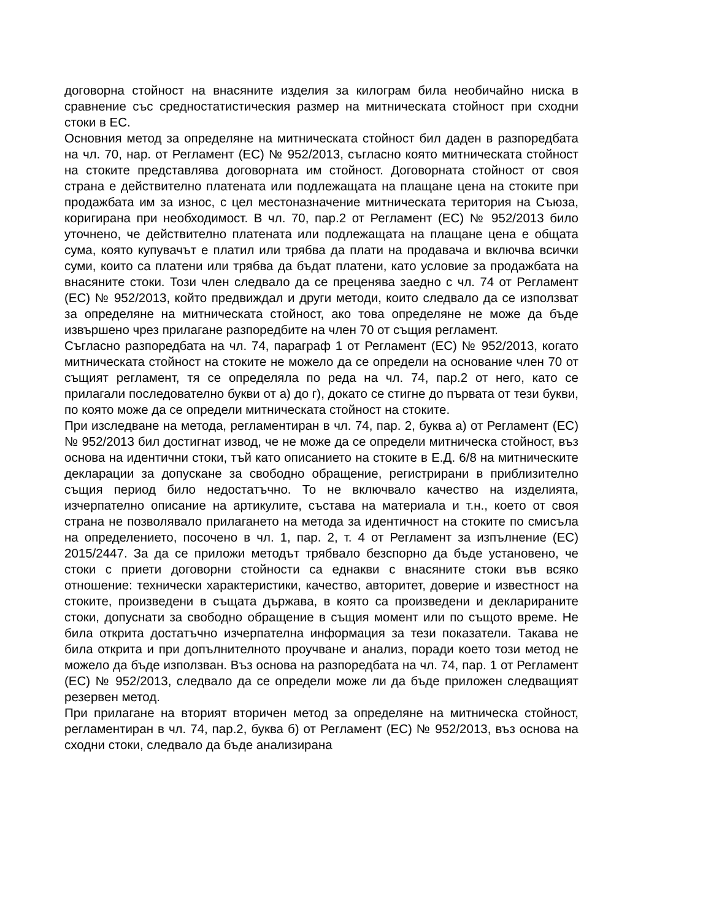договорна стойност на внасяните изделия за килограм била необичайно ниска в сравнение със средностатистическия размер на митническата стойност при сходни стоки в ЕС.
Основния метод за определяне на митническата стойност бил даден в разпоредбата на чл. 70, нар. от Регламент (ЕС) № 952/2013, съгласно която митническата стойност на стоките представлява договорната им стойност. Договорната стойност от своя страна е действително платената или подлежащата на плащане цена на стоките при продажбата им за износ, с цел местоназначение митническата територия на Съюза, коригирана при необходимост. В чл. 70, пар.2 от Регламент (ЕС) № 952/2013 било уточнено, че действително платената или подлежащата на плащане цена е общата сума, която купувачът е платил или трябва да плати на продавача и включва всички суми, които са платени или трябва да бъдат платени, като условие за продажбата на внасяните стоки. Този член следвало да се преценява заедно с чл. 74 от Регламент (ЕС) № 952/2013, който предвиждал и други методи, които следвало да се използват за определяне на митническата стойност, ако това определяне не може да бъде извършено чрез прилагане разпоредбите на член 70 от същия регламент.
Съгласно разпоредбата на чл. 74, параграф 1 от Регламент (ЕС) № 952/2013, когато митническата стойност на стоките не можело да се определи на основание член 70 от същият регламент, тя се определяла по реда на чл. 74, пар.2 от него, като се прилагали последователно букви от а) до г), докато се стигне до първата от тези букви, по която може да се определи митническата стойност на стоките.
При изследване на метода, регламентиран в чл. 74, пар. 2, буква а) от Регламент (ЕС) № 952/2013 бил достигнат извод, че не може да се определи митническа стойност, въз основа на идентични стоки, тъй като описанието на стоките в Е.Д. 6/8 на митническите декларации за допускане за свободно обращение, регистрирани в приблизително същия период било недостатъчно. То не включвало качество на изделията, изчерпателно описание на артикулите, състава на материала и т.н., което от своя страна не позволявало прилагането на метода за идентичност на стоките по смисъла на определението, посочено в чл. 1, пар. 2, т. 4 от Регламент за изпълнение (ЕС) 2015/2447. За да се приложи методът трябвало безспорно да бъде установено, че стоки с приети договорни стойности са еднакви с внасяните стоки във всяко отношение: технически характеристики, качество, авторитет, доверие и известност на стоките, произведени в същата държава, в която са произведени и декларираните стоки, допуснати за свободно обращение в същия момент или по същото време. Не била открита достатъчно изчерпателна информация за тези показатели. Такава не била открита и при допълнителното проучване и анализ, поради което този метод не можело да бъде използван. Въз основа на разпоредбата на чл. 74, пар. 1 от Регламент (ЕС) № 952/2013, следвало да се определи може ли да бъде приложен следващият резервен метод.
При прилагане на вторият вторичен метод за определяне на митническа стойност, регламентиран в чл. 74, пар.2, буква б) от Регламент (ЕС) № 952/2013, въз основа на сходни стоки, следвало да бъде анализирана